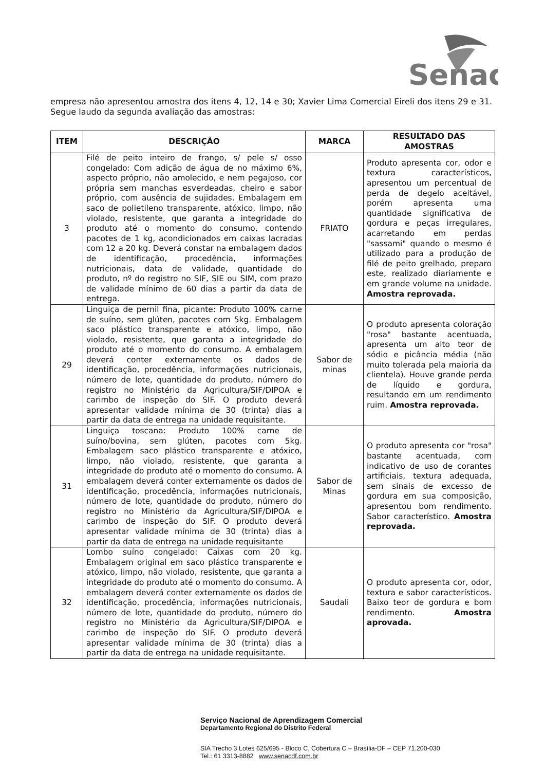Senac
empresa não apresentou amostra dos itens 4, 12, 14 e 30; Xavier Lima Comercial Eireli dos itens 29 e 31. Segue laudo da segunda avaliação das amostras:
| ITEM | DESCRIÇÃO | MARCA | RESULTADO DAS AMOSTRAS |
| --- | --- | --- | --- |
| 3 | Filé de peito inteiro de frango, s/ pele s/ osso congelado: Com adição de água de no máximo 6%, aspecto próprio, não amolecido, e nem pegajoso, cor própria sem manchas esverdeadas, cheiro e sabor próprio, com ausência de sujidades. Embalagem em saco de polietileno transparente, atóxico, limpo, não violado, resistente, que garanta a integridade do produto até o momento do consumo, contendo pacotes de 1 kg, acondicionados em caixas lacradas com 12 a 20 kg. Deverá constar na embalagem dados de identificação, procedência, informações nutricionais, data de validade, quantidade do produto, nº do registro no SIF, SIE ou SIM, com prazo de validade mínimo de 60 dias a partir da data de entrega. | FRIATO | Produto apresenta cor, odor e textura característicos, apresentou um percentual de perda de degelo aceitável, porém apresenta uma quantidade significativa de gordura e peças irregulares, acarretando em perdas "sassami" quando o mesmo é utilizado para a produção de filé de peito grelhado, preparo este, realizado diariamente e em grande volume na unidade. Amostra reprovada. |
| 29 | Linguiça de pernil fina, picante: Produto 100% carne de suíno, sem glúten, pacotes com 5kg. Embalagem saco plástico transparente e atóxico, limpo, não violado, resistente, que garanta a integridade do produto até o momento do consumo. A embalagem deverá conter externamente os dados de identificação, procedência, informações nutricionais, número de lote, quantidade do produto, número do registro no Ministério da Agricultura/SIF/DIPOA e carimbo de inspeção do SIF. O produto deverá apresentar validade mínima de 30 (trinta) dias a partir da data de entrega na unidade requisitante. | Sabor de minas | O produto apresenta coloração "rosa" bastante acentuada, apresenta um alto teor de sódio e picância média (não muito tolerada pela maioria da clientela). Houve grande perda de líquido e gordura, resultando em um rendimento ruim. Amostra reprovada. |
| 31 | Linguiça toscana: Produto 100% carne de suíno/bovina, sem glúten, pacotes com 5kg. Embalagem saco plástico transparente e atóxico, limpo, não violado, resistente, que garanta a integridade do produto até o momento do consumo. A embalagem deverá conter externamente os dados de identificação, procedência, informações nutricionais, número de lote, quantidade do produto, número do registro no Ministério da Agricultura/SIF/DIPOA e carimbo de inspeção do SIF. O produto deverá apresentar validade mínima de 30 (trinta) dias a partir da data de entrega na unidade requisitante | Sabor de Minas | O produto apresenta cor "rosa" bastante acentuada, com indicativo de uso de corantes artificiais, textura adequada, sem sinais de excesso de gordura em sua composição, apresentou bom rendimento. Sabor característico. Amostra reprovada. |
| 32 | Lombo suíno congelado: Caixas com 20 kg. Embalagem original em saco plástico transparente e atóxico, limpo, não violado, resistente, que garanta a integridade do produto até o momento do consumo. A embalagem deverá conter externamente os dados de identificação, procedência, informações nutricionais, número de lote, quantidade do produto, número do registro no Ministério da Agricultura/SIF/DIPOA e carimbo de inspeção do SIF. O produto deverá apresentar validade mínima de 30 (trinta) dias a partir da data de entrega na unidade requisitante. | Saudali | O produto apresenta cor, odor, textura e sabor característicos. Baixo teor de gordura e bom rendimento. Amostra aprovada. |
Serviço Nacional de Aprendizagem Comercial
Departamento Regional do Distrito Federal
SIA Trecho 3 Lotes 625/695 - Bloco C, Cobertura C – Brasília-DF – CEP 71.200-030
Tel.: 61 3313-8882 www.senacdf.com.br